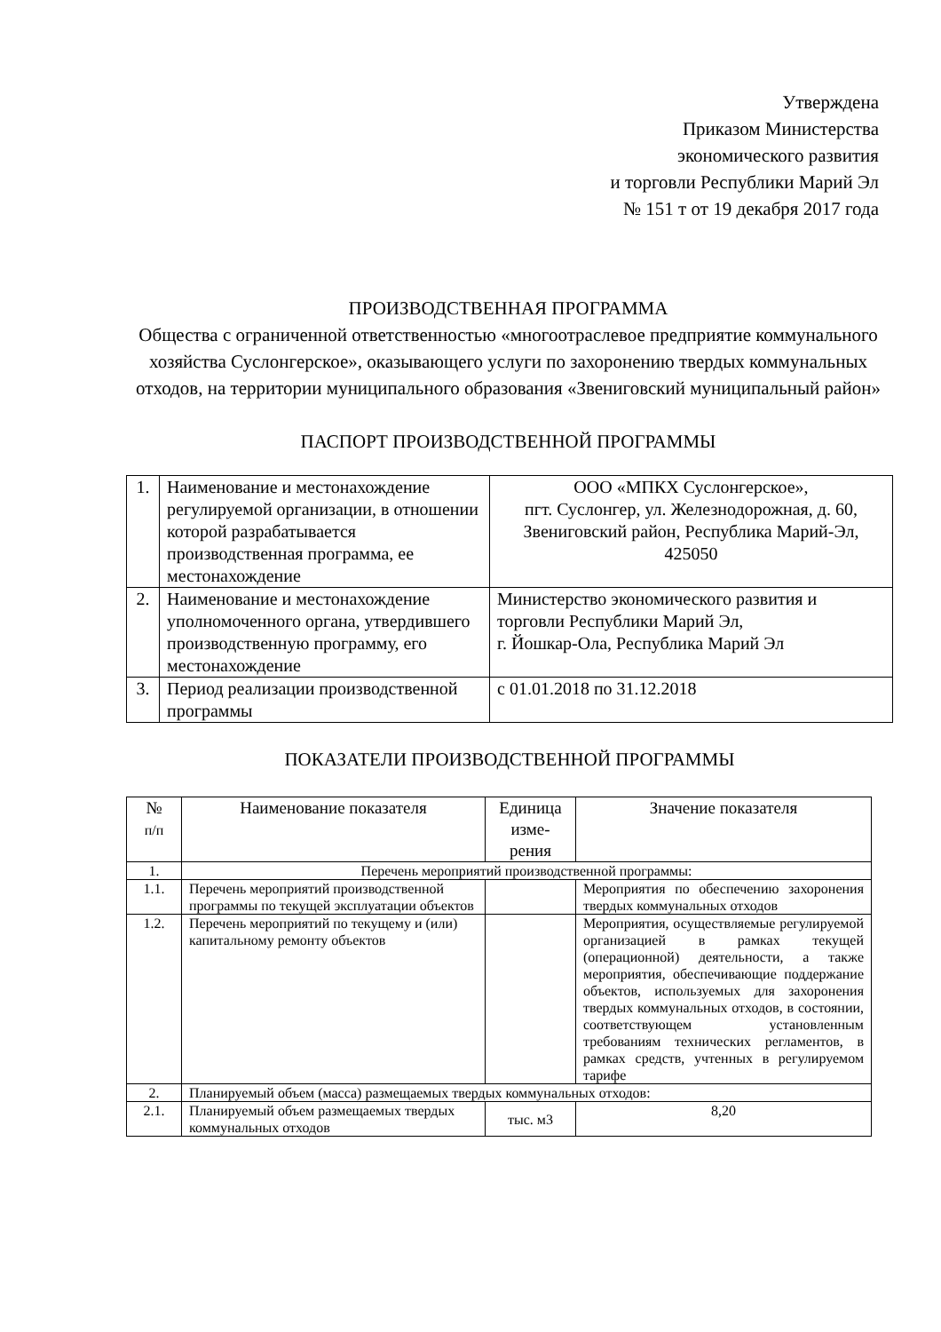Утверждена
Приказом Министерства
экономического развития
и торговли Республики Марий Эл
№ 151 т от 19 декабря 2017 года
ПРОИЗВОДСТВЕННАЯ ПРОГРАММА
Общества с ограниченной ответственностью «многоотраслевое предприятие коммунального хозяйства Суслонгерское», оказывающего услуги по захоронению твердых коммунальных отходов, на территории муниципального образования «Звениговский муниципальный район»
ПАСПОРТ ПРОИЗВОДСТВЕННОЙ ПРОГРАММЫ
| 1. | Наименование и местонахождение регулируемой организации, в отношении которой разрабатывается производственная программа, ее местонахождение | ООО «МПКХ Суслонгерское», пгт. Суслонгер, ул. Железнодорожная, д. 60, Звениговский район, Республика Марий-Эл, 425050 |
| 2. | Наименование и местонахождение уполномоченного органа, утвердившего производственную программу, его местонахождение | Министерство экономического развития и торговли Республики Марий Эл, г. Йошкар-Ола, Республика Марий Эл |
| 3. | Период реализации производственной программы | с 01.01.2018 по 31.12.2018 |
ПОКАЗАТЕЛИ ПРОИЗВОДСТВЕННОЙ ПРОГРАММЫ
| № п/п | Наименование показателя | Единица изме-рения | Значение показателя |
| 1. | Перечень мероприятий производственной программы: | | |
| 1.1. | Перечень мероприятий производственной программы по текущей эксплуатации объектов | | Мероприятия по обеспечению захоронения твердых коммунальных отходов |
| 1.2. | Перечень мероприятий по текущему и (или) капитальному ремонту объектов | | Мероприятия, осуществляемые регулируемой организацией в рамках текущей (операционной) деятельности, а также мероприятия, обеспечивающие поддержание объектов, используемых для захоронения твердых коммунальных отходов, в состоянии, соответствующем установленным требованиям технических регламентов, в рамках средств, учтенных в регулируемом тарифе |
| 2. | Планируемый объем (масса) размещаемых твердых коммунальных отходов: | | |
| 2.1. | Планируемый объем размещаемых твердых коммунальных отходов | тыс. м3 | 8,20 |